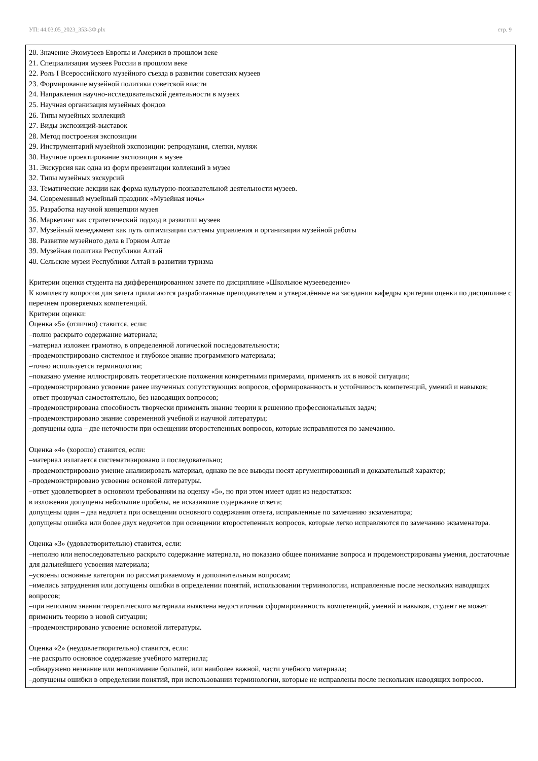УП: 44.03.05_2023_353-3Ф.plx стр. 9
20. Значение Экомузеев Европы и Америки в прошлом веке
21. Специализация музеев России в прошлом веке
22. Роль I Всероссийского музейного съезда в развитии советских музеев
23. Формирование музейной политики советской власти
24. Направления научно-исследовательской деятельности в музеях
25. Научная организация музейных фондов
26. Типы музейных коллекций
27. Виды экспозиций-выставок
28. Метод построения экспозиции
29. Инструментарий музейной экспозиции: репродукция, слепки, муляж
30. Научное проектирование экспозиции в музее
31. Экскурсия как одна из форм презентации коллекций в музее
32. Типы музейных экскурсий
33. Тематические лекции как форма культурно-познавательной деятельности музеев.
34. Современный музейный праздник «Музейная ночь»
35. Разработка научной концепции музея
36. Маркетинг как стратегический подход в развитии музеев
37. Музейный менеджмент как путь оптимизации системы управления и организации музейной работы
38. Развитие музейного дела в Горном Алтае
39. Музейная политика Республики Алтай
40. Сельские музеи Республики Алтай в развитии туризма
Критерии оценки студента на дифференцированном зачете по дисциплине «Школьное музееведение»
К комплекту вопросов для зачета прилагаются разработанные преподавателем и утверждённые на заседании кафедры критерии оценки по дисциплине с перечнем проверяемых компетенций.
Критерии оценки:
Оценка «5» (отлично) ставится, если:
–полно раскрыто содержание материала;
–материал изложен грамотно, в определенной логической последовательности;
–продемонстрировано системное и глубокое знание программного материала;
–точно используется терминология;
–показано умение иллюстрировать теоретические положения конкретными примерами, применять их в новой ситуации;
–продемонстрировано усвоение ранее изученных сопутствующих вопросов, сформированность и устойчивость компетенций, умений и навыков;
–ответ прозвучал самостоятельно, без наводящих вопросов;
–продемонстрирована способность творчески применять знание теории к решению профессиональных задач;
–продемонстрировано знание современной учебной и научной литературы;
–допущены одна – две неточности при освещении второстепенных вопросов, которые исправляются по замечанию.
Оценка «4» (хорошо) ставится, если:
–материал излагается систематизировано и последовательно;
–продемонстрировано умение анализировать материал, однако не все выводы носят аргументированный и доказательный характер;
–продемонстрировано усвоение основной литературы.
–ответ удовлетворяет в основном требованиям на оценку «5», но при этом имеет один из недостатков:
в изложении допущены небольшие пробелы, не исказившие содержание ответа;
допущены один – два недочета при освещении основного содержания ответа, исправленные по замечанию экзаменатора;
допущены ошибка или более двух недочетов при освещении второстепенных вопросов, которые легко исправляются по замечанию экзаменатора.
Оценка «3» (удовлетворительно) ставится, если:
–неполно или непоследовательно раскрыто содержание материала, но показано общее понимание вопроса и продемонстрированы умения, достаточные для дальнейшего усвоения материала;
–усвоены основные категории по рассматриваемому и дополнительным вопросам;
–имелись затруднения или допущены ошибки в определении понятий, использовании терминологии, исправленные после нескольких наводящих вопросов;
–при неполном знании теоретического материала выявлена недостаточная сформированность компетенций, умений и навыков, студент не может применить теорию в новой ситуации;
–продемонстрировано усвоение основной литературы.
Оценка «2» (неудовлетворительно) ставится, если:
–не раскрыто основное содержание учебного материала;
–обнаружено незнание или непонимание большей, или наиболее важной, части учебного материала;
–допущены ошибки в определении понятий, при использовании терминологии, которые не исправлены после нескольких наводящих вопросов.